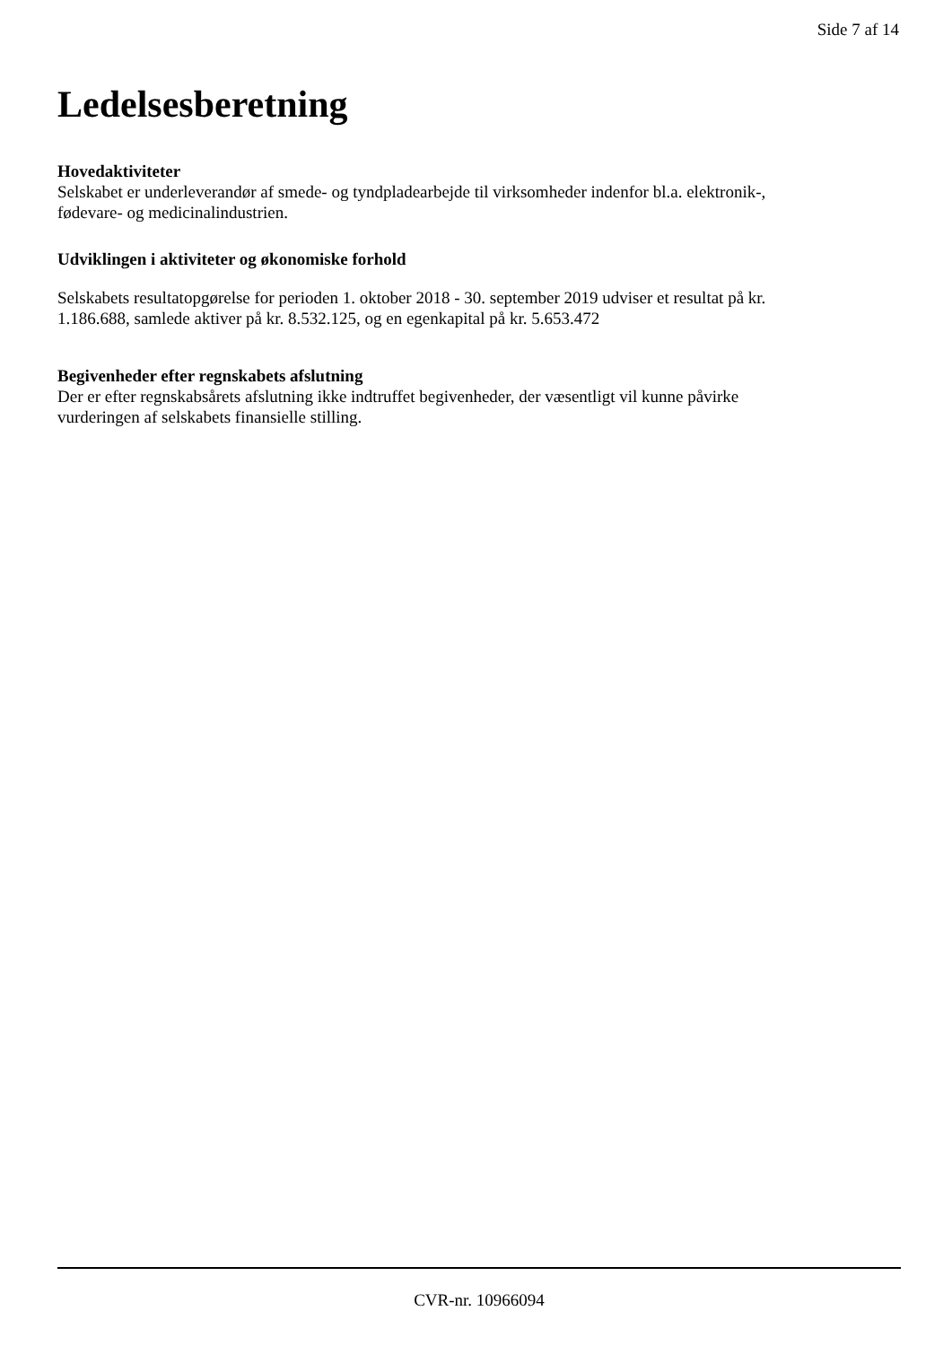Side 7 af 14
Ledelsesberetning
Hovedaktiviteter
Selskabet er underleverandør af smede- og tyndpladearbejde til virksomheder indenfor bl.a. elektronik-, fødevare- og medicinalindustrien.
Udviklingen i aktiviteter og økonomiske forhold
Selskabets resultatopgørelse for perioden 1. oktober 2018 - 30. september 2019 udviser et resultat på kr. 1.186.688, samlede aktiver på kr. 8.532.125, og en egenkapital på kr. 5.653.472
Begivenheder efter regnskabets afslutning
Der er efter regnskabsårets afslutning ikke indtruffet begivenheder, der væsentligt vil kunne påvirke vurderingen af selskabets finansielle stilling.
CVR-nr. 10966094